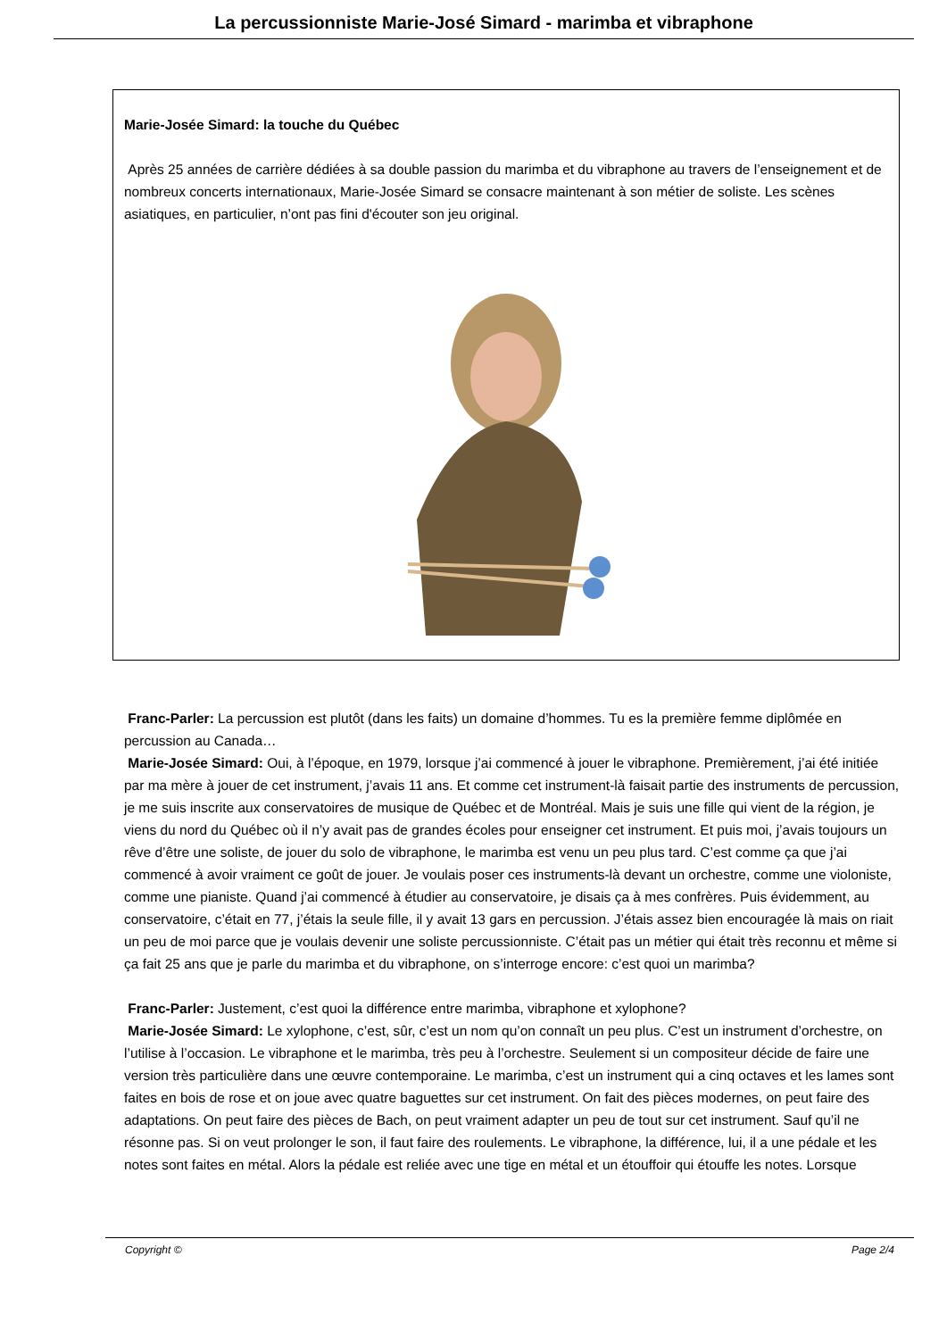La percussionniste Marie-José Simard - marimba et vibraphone
Marie-Josée Simard: la touche du Québec
Après 25 années de carrière dédiées à sa double passion du marimba et du vibraphone au travers de l’enseignement et de nombreux concerts internationaux, Marie-Josée Simard se consacre maintenant à son métier de soliste. Les scènes asiatiques, en particulier, n’ont pas fini d'écouter son jeu original.
Franc-Parler: La percussion est plutôt (dans les faits) un domaine d’hommes. Tu es la première femme diplômée en percussion au Canada…
Marie-Josée Simard: Oui, à l’époque, en 1979, lorsque j’ai commencé à jouer le vibraphone. Premièrement, j’ai été initiée par ma mère à jouer de cet instrument, j’avais 11 ans. Et comme cet instrument-là faisait partie des instruments de percussion, je me suis inscrite aux conservatoires de musique de Québec et de Montréal. Mais je suis une fille qui vient de la région, je viens du nord du Québec où il n’y avait pas de grandes écoles pour enseigner cet instrument. Et puis moi, j’avais toujours un rêve d’être une soliste, de jouer du solo de vibraphone, le marimba est venu un peu plus tard. C’est comme ça que j’ai commencé à avoir vraiment ce goût de jouer. Je voulais poser ces instruments-là devant un orchestre, comme une violoniste, comme une pianiste. Quand j’ai commencé à étudier au conservatoire, je disais ça à mes confrères. Puis évidemment, au conservatoire, c’était en 77, j’étais la seule fille, il y avait 13 gars en percussion. J’étais assez bien encouragée là mais on riait un peu de moi parce que je voulais devenir une soliste percussionniste. C’était pas un métier qui était très reconnu et même si ça fait 25 ans que je parle du marimba et du vibraphone, on s’interroge encore: c’est quoi un marimba?
Franc-Parler: Justement, c’est quoi la différence entre marimba, vibraphone et xylophone?
Marie-Josée Simard: Le xylophone, c’est, sûr, c’est un nom qu’on connaît un peu plus. C’est un instrument d’orchestre, on l’utilise à l’occasion. Le vibraphone et le marimba, très peu à l’orchestre. Seulement si un compositeur décide de faire une version très particulière dans une œuvre contemporaine. Le marimba, c’est un instrument qui a cinq octaves et les lames sont faites en bois de rose et on joue avec quatre baguettes sur cet instrument. On fait des pièces modernes, on peut faire des adaptations. On peut faire des pièces de Bach, on peut vraiment adapter un peu de tout sur cet instrument. Sauf qu’il ne résonne pas. Si on veut prolonger le son, il faut faire des roulements. Le vibraphone, la différence, lui, il a une pédale et les notes sont faites en métal. Alors la pédale est reliée avec une tige en métal et un étouffoir qui étouffe les notes. Lorsque
Copyright © Page 2/4